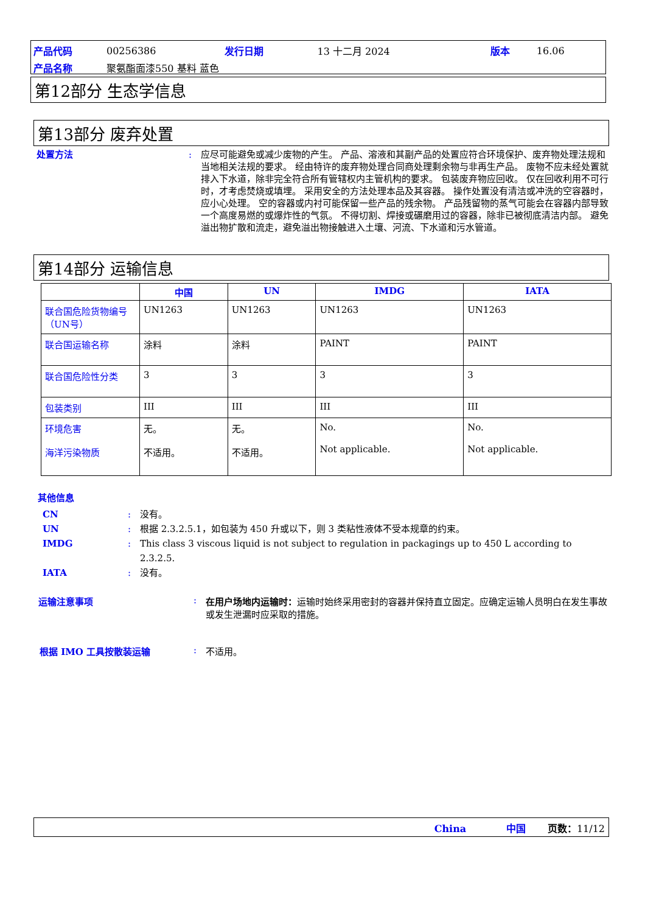| 产品代码 | 00256386 | 发行日期 | 13 十二月 2024 | 版本 | 16.06 |
| 产品名称 | 聚氨酯面漆550 基料 蓝色 | | | | |
第12部分 生态学信息
第13部分 废弃处置
处置方法 : 应尽可能避免或减少废物的产生。 产品、溶液和其副产品的处置应符合环境保护、废弃物处理法规和当地相关法规的要求。 经由特许的废弃物处理合同商处理剩余物与非再生产品。 废物不应未经处置就排入下水道，除非完全符合所有管辖权内主管机构的要求。 包装废弃物应回收。 仅在回收利用不可行时，才考虑焚烧或填埋。 采用安全的方法处理本品及其容器。 操作处置没有清洁或冲洗的空容器时，应小心处理。 空的容器或内衬可能保留一些产品的残余物。 产品残留物的蒸气可能会在容器内部导致一个高度易燃的或爆炸性的气氛。 不得切割、焊接或碾磨用过的容器，除非已被彻底清洁内部。 避免溢出物扩散和流走，避免溢出物接触进入土壤、河流、下水道和污水管道。
第14部分 运输信息
| | 中国 | UN | IMDG | IATA |
| --- | --- | --- | --- | --- |
| 联合国危险货物编号（UN号） | UN1263 | UN1263 | UN1263 | UN1263 |
| 联合国运输名称 | 涂料 | 涂料 | PAINT | PAINT |
| 联合国危险性分类 | 3 | 3 | 3 | 3 |
| 包装类别 | III | III | III | III |
| 环境危害 海洋污染物质 | 无。 不适用。 | 无。 不适用。 | No. Not applicable. | No. Not applicable. |
其他信息
CN : 没有。
UN : 根据 2.3.2.5.1，如包装为 450 升或以下，则 3 类粘性液体不受本规章的约束。
IMDG : This class 3 viscous liquid is not subject to regulation in packagings up to 450 L according to 2.3.2.5.
IATA : 没有。
运输注意事项 : 在用户场地内运输时：运输时始终采用密封的容器并保持直立固定。应确定运输人员明白在发生事故或发生泄漏时应采取的措施。
根据 IMO 工具按散装运输 : 不适用。
China 中国 页数：11/12